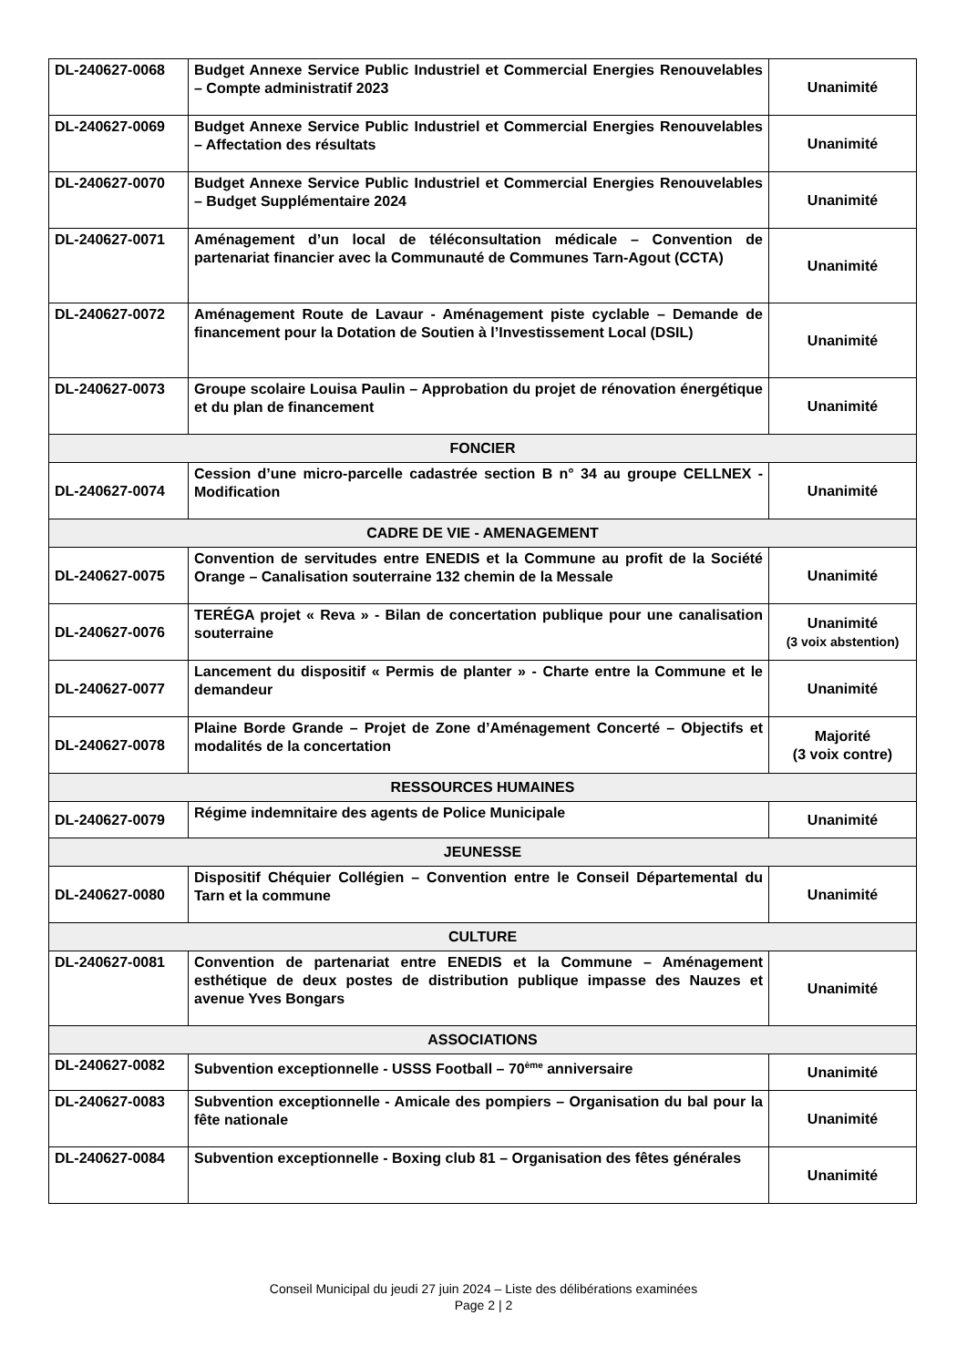| DL-240627-0068 | Budget Annexe Service Public Industriel et Commercial Energies Renouvelables – Compte administratif 2023 | Unanimité |
| DL-240627-0069 | Budget Annexe Service Public Industriel et Commercial Energies Renouvelables – Affectation des résultats | Unanimité |
| DL-240627-0070 | Budget Annexe Service Public Industriel et Commercial Energies Renouvelables – Budget Supplémentaire 2024 | Unanimité |
| DL-240627-0071 | Aménagement d’un local de téléconsultation médicale – Convention de partenariat financier avec la Communauté de Communes Tarn-Agout (CCTA) | Unanimité |
| DL-240627-0072 | Aménagement Route de Lavaur - Aménagement piste cyclable – Demande de financement pour la Dotation de Soutien à l’Investissement Local (DSIL) | Unanimité |
| DL-240627-0073 | Groupe scolaire Louisa Paulin – Approbation du projet de rénovation énergétique et du plan de financement | Unanimité |
| FONCIER | | |
| DL-240627-0074 | Cession d’une micro-parcelle cadastrée section B n° 34 au groupe CELLNEX - Modification | Unanimité |
| CADRE DE VIE - AMENAGEMENT | | |
| DL-240627-0075 | Convention de servitudes entre ENEDIS et la Commune au profit de la Société Orange – Canalisation souterraine 132 chemin de la Messale | Unanimité |
| DL-240627-0076 | TERÉGA projet « Reva » - Bilan de concertation publique pour une canalisation souterraine | Unanimité (3 voix abstention) |
| DL-240627-0077 | Lancement du dispositif « Permis de planter » - Charte entre la Commune et le demandeur | Unanimité |
| DL-240627-0078 | Plaine Borde Grande – Projet de Zone d’Aménagement Concerté – Objectifs et modalités de la concertation | Majorité (3 voix contre) |
| RESSOURCES HUMAINES | | |
| DL-240627-0079 | Régime indemnitaire des agents de Police Municipale | Unanimité |
| JEUNESSE | | |
| DL-240627-0080 | Dispositif Chéquier Collégien – Convention entre le Conseil Départemental du Tarn et la commune | Unanimité |
| CULTURE | | |
| DL-240627-0081 | Convention de partenariat entre ENEDIS et la Commune – Aménagement esthétique de deux postes de distribution publique impasse des Nauzes et avenue Yves Bongars | Unanimité |
| ASSOCIATIONS | | |
| DL-240627-0082 | Subvention exceptionnelle - USSS Football – 70<sup>ème</sup> anniversaire | Unanimité |
| DL-240627-0083 | Subvention exceptionnelle - Amicale des pompiers – Organisation du bal pour la fête nationale | Unanimité |
| DL-240627-0084 | Subvention exceptionnelle - Boxing club 81 – Organisation des fêtes générales | Unanimité |
Conseil Municipal du jeudi 27 juin 2024 – Liste des délibérations examinées
Page 2 | 2